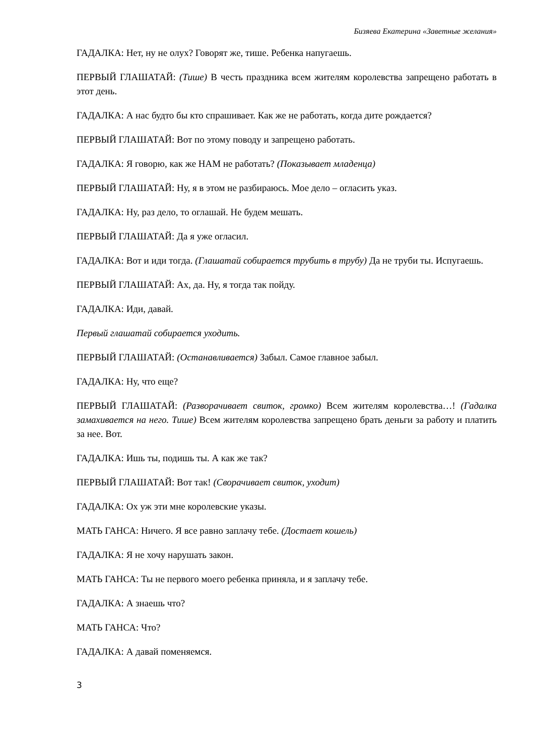Бизяева Екатерина «Заветные желания»
ГАДАЛКА: Нет, ну не олух? Говорят же, тише. Ребенка напугаешь.
ПЕРВЫЙ ГЛАШАТАЙ: (Тише) В честь праздника всем жителям королевства запрещено работать в этот день.
ГАДАЛКА: А нас будто бы кто спрашивает. Как же не работать, когда дите рождается?
ПЕРВЫЙ ГЛАШАТАЙ: Вот по этому поводу и запрещено работать.
ГАДАЛКА: Я говорю, как же НАМ не работать? (Показывает младенца)
ПЕРВЫЙ ГЛАШАТАЙ: Ну, я в этом не разбираюсь. Мое дело – огласить указ.
ГАДАЛКА: Ну, раз дело, то оглашай. Не будем мешать.
ПЕРВЫЙ ГЛАШАТАЙ: Да я уже огласил.
ГАДАЛКА: Вот и иди тогда. (Глашатай собирается трубить в трубу) Да не труби ты. Испугаешь.
ПЕРВЫЙ ГЛАШАТАЙ: Ах, да. Ну, я тогда так пойду.
ГАДАЛКА: Иди, давай.
Первый глашатай собирается уходить.
ПЕРВЫЙ ГЛАШАТАЙ: (Останавливается) Забыл. Самое главное забыл.
ГАДАЛКА: Ну, что еще?
ПЕРВЫЙ ГЛАШАТАЙ: (Разворачивает свиток, громко) Всем жителям королевства…! (Гадалка замахивается на него. Тише) Всем жителям королевства запрещено брать деньги за работу и платить за нее. Вот.
ГАДАЛКА: Ишь ты, подишь ты. А как же так?
ПЕРВЫЙ ГЛАШАТАЙ: Вот так! (Сворачивает свиток, уходит)
ГАДАЛКА: Ох уж эти мне королевские указы.
МАТЬ ГАНСА: Ничего. Я все равно заплачу тебе. (Достает кошель)
ГАДАЛКА: Я не хочу нарушать закон.
МАТЬ ГАНСА: Ты не первого моего ребенка приняла, и я заплачу тебе.
ГАДАЛКА: А знаешь что?
МАТЬ ГАНСА: Что?
ГАДАЛКА: А давай поменяемся.
3